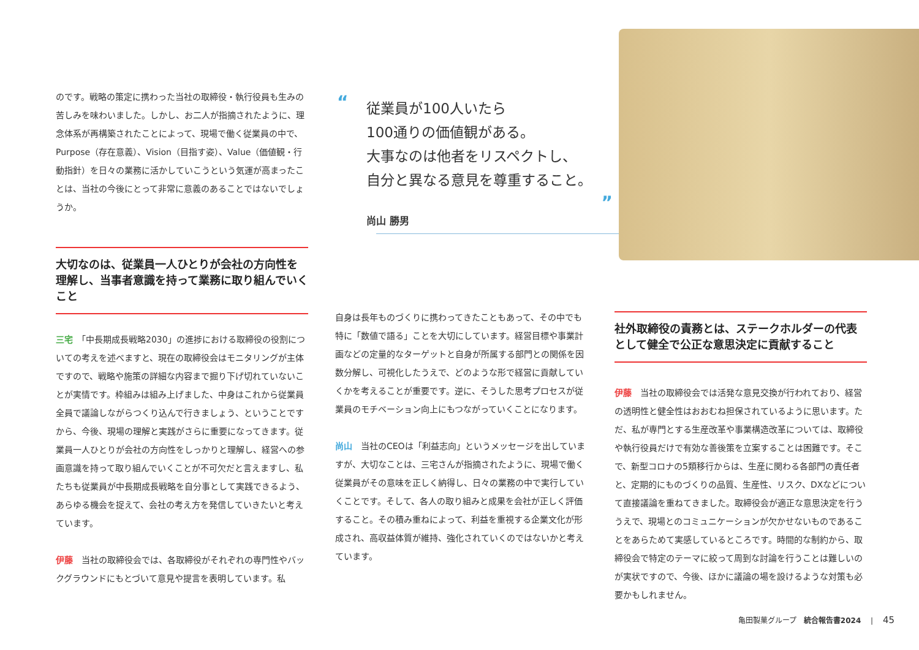のです。戦略の策定に携わった当社の取締役・執行役員も生みの苦しみを味わいました。しかし、お二人が指摘されたように、理念体系が再構築されたことによって、現場で働く従業員の中で、Purpose（存在意義）、Vision（目指す姿）、Value（価値観・行動指針）を日々の業務に活かしていこうという気運が高まったことは、当社の今後にとって非常に意義のあることではないでしょうか。
大切なのは、従業員一人ひとりが会社の方向性を理解し、当事者意識を持って業務に取り組んでいくこと
三宅　「中長期成長戦略2030」の進捗における取締役の役割についての考えを述べますと、現在の取締役会はモニタリングが主体ですので、戦略や施策の詳細な内容まで掘り下げ切れていないことが実情です。枠組みは組み上げました、中身はこれから従業員全員で議論しながらつくり込んで行きましょう、ということですから、今後、現場の理解と実践がさらに重要になってきます。従業員一人ひとりが会社の方向性をしっかりと理解し、経営への参画意識を持って取り組んでいくことが不可欠だと言えますし、私たちも従業員が中長期成長戦略を自分事として実践できるよう、あらゆる機会を捉えて、会社の考え方を発信していきたいと考えています。
伊藤　当社の取締役会では、各取締役がそれぞれの専門性やバックグラウンドにもとづいて意見や提言を表明しています。私
“
従業員が100人いたら
100通りの価値観がある。
大事なのは他者をリスペクトし、
自分と異なる意見を尊重すること。
”
尚山 勝男
自身は長年ものづくりに携わってきたこともあって、その中でも特に「数値で語る」ことを大切にしています。経営目標や事業計画などの定量的なターゲットと自身が所属する部門との関係を因数分解し、可視化したうえで、どのような形で経営に貢献していくかを考えることが重要です。逆に、そうした思考プロセスが従業員のモチベーション向上にもつながっていくことになります。
尚山　当社のCEOは「利益志向」というメッセージを出していますが、大切なことは、三宅さんが指摘されたように、現場で働く従業員がその意味を正しく納得し、日々の業務の中で実行していくことです。そして、各人の取り組みと成果を会社が正しく評価すること。その積み重ねによって、利益を重視する企業文化が形成され、高収益体質が維持、強化されていくのではないかと考えています。
社外取締役の責務とは、ステークホルダーの代表として健全で公正な意思決定に貢献すること
伊藤　当社の取締役会では活発な意見交換が行われており、経営の透明性と健全性はおおむね担保されているように思います。ただ、私が専門とする生産改革や事業構造改革については、取締役や執行役員だけで有効な善後策を立案することは困難です。そこで、新型コロナの5類移行からは、生産に関わる各部門の責任者と、定期的にものづくりの品質、生産性、リスク、DXなどについて直接議論を重ねてきました。取締役会が適正な意思決定を行ううえで、現場とのコミュニケーションが欠かせないものであることをあらためて実感しているところです。時間的な制約から、取締役会で特定のテーマに絞って周到な討論を行うことは難しいのが実状ですので、今後、ほかに議論の場を設けるような対策も必要かもしれません。
亀田製菓グループ　統合報告書2024　 |　 45